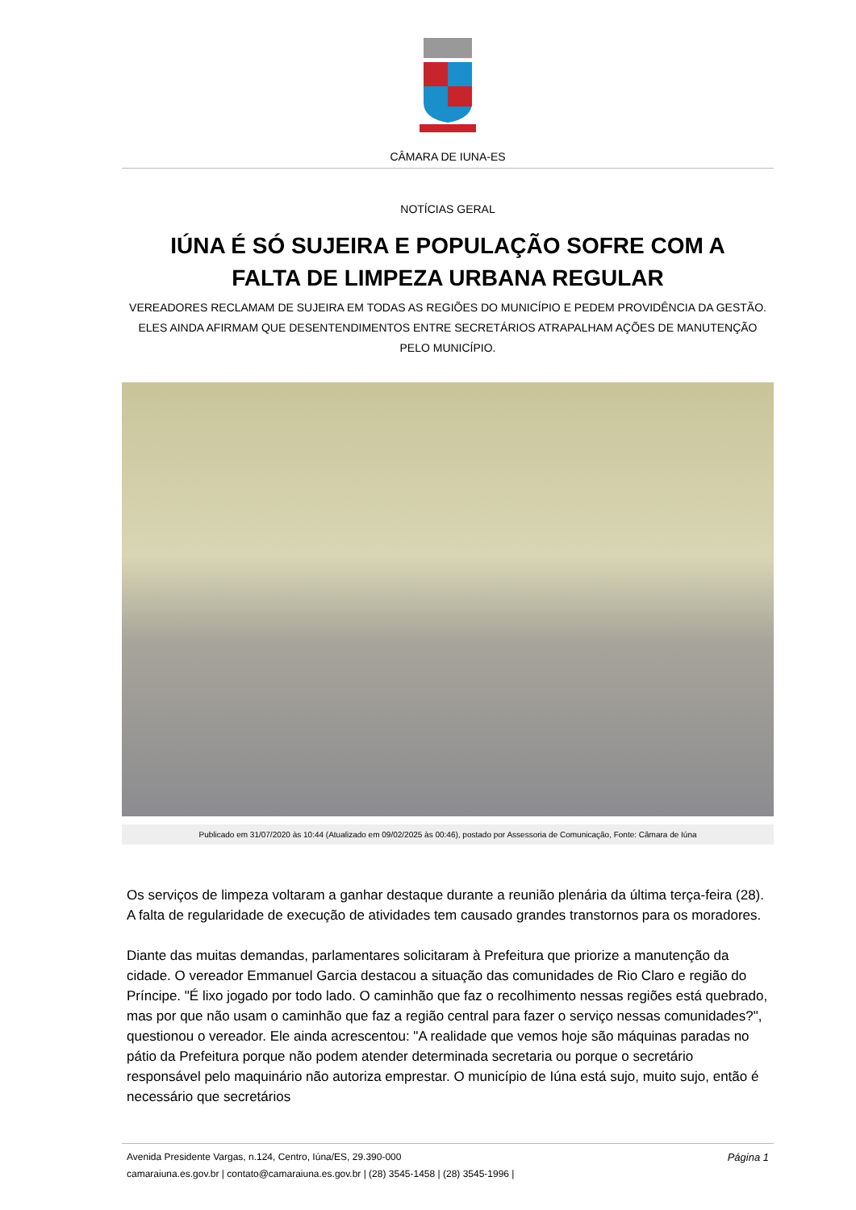CÂMARA DE IUNA-ES
NOTÍCIAS GERAL
IÚNA É SÓ SUJEIRA E POPULAÇÃO SOFRE COM A FALTA DE LIMPEZA URBANA REGULAR
VEREADORES RECLAMAM DE SUJEIRA EM TODAS AS REGIÕES DO MUNICÍPIO E PEDEM PROVIDÊNCIA DA GESTÃO. ELES AINDA AFIRMAM QUE DESENTENDIMENTOS ENTRE SECRETÁRIOS ATRAPALHAM AÇÕES DE MANUTENÇÃO PELO MUNICÍPIO.
Publicado em 31/07/2020 às 10:44 (Atualizado em 09/02/2025 às 00:46), postado por Assessoria de Comunicação, Fonte: Câmara de Iúna
Os serviços de limpeza voltaram a ganhar destaque durante a reunião plenária da última terça-feira (28). A falta de regularidade de execução de atividades tem causado grandes transtornos para os moradores.
Diante das muitas demandas, parlamentares solicitaram à Prefeitura que priorize a manutenção da cidade. O vereador Emmanuel Garcia destacou a situação das comunidades de Rio Claro e região do Príncipe. "É lixo jogado por todo lado. O caminhão que faz o recolhimento nessas regiões está quebrado, mas por que não usam o caminhão que faz a região central para fazer o serviço nessas comunidades?", questionou o vereador. Ele ainda acrescentou: "A realidade que vemos hoje são máquinas paradas no pátio da Prefeitura porque não podem atender determinada secretaria ou porque o secretário responsável pelo maquinário não autoriza emprestar. O município de Iúna está sujo, muito sujo, então é necessário que secretários
Página 1 Avenida Presidente Vargas, n.124, Centro, Iúna/ES, 29.390-000
camaraiuna.es.gov.br | contato@camaraiuna.es.gov.br | (28) 3545-1458 | (28) 3545-1996 |